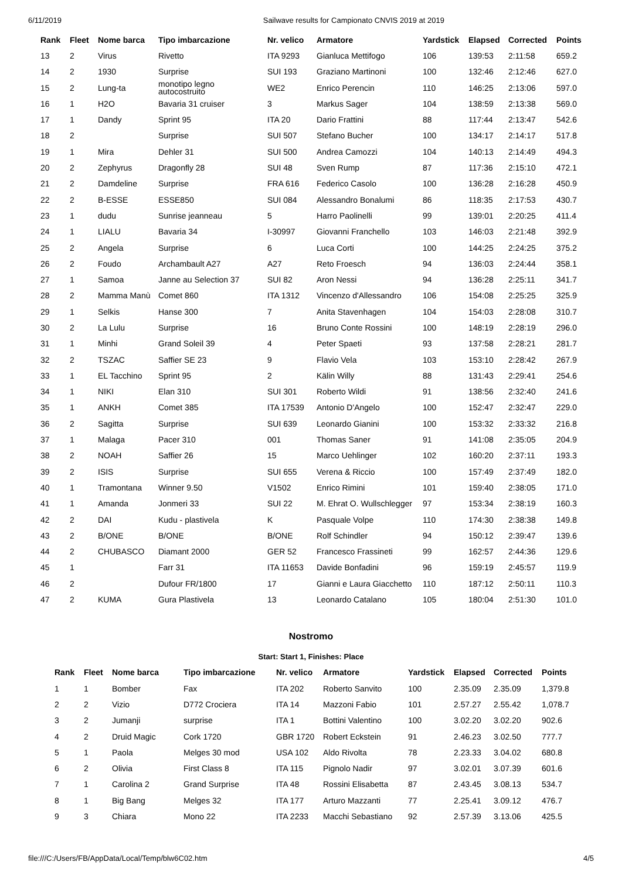6/11/2019 Sailwave results for Campionato CNVIS 2019 at 2019
| Rank | Fleet | Nome barca | Tipo imbarcazione | Nr. velico | Armatore | Yardstick | Elapsed | Corrected | Points |
| --- | --- | --- | --- | --- | --- | --- | --- | --- | --- |
| 13 | 2 | Virus | Rivetto | ITA 9293 | Gianluca Mettifogo | 106 | 139:53 | 2:11:58 | 659.2 |
| 14 | 2 | 1930 | Surprise | SUI 193 | Graziano Martinoni | 100 | 132:46 | 2:12:46 | 627.0 |
| 15 | 2 | Lung-ta | monotipo legno autocostruito | WE2 | Enrico Perencin | 110 | 146:25 | 2:13:06 | 597.0 |
| 16 | 1 | H2O | Bavaria 31 cruiser | 3 | Markus Sager | 104 | 138:59 | 2:13:38 | 569.0 |
| 17 | 1 | Dandy | Sprint 95 | ITA 20 | Dario Frattini | 88 | 117:44 | 2:13:47 | 542.6 |
| 18 | 2 | | Surprise | SUI 507 | Stefano Bucher | 100 | 134:17 | 2:14:17 | 517.8 |
| 19 | 1 | Mira | Dehler 31 | SUI 500 | Andrea Camozzi | 104 | 140:13 | 2:14:49 | 494.3 |
| 20 | 2 | Zephyrus | Dragonfly 28 | SUI 48 | Sven Rump | 87 | 117:36 | 2:15:10 | 472.1 |
| 21 | 2 | Damdeline | Surprise | FRA 616 | Federico Casolo | 100 | 136:28 | 2:16:28 | 450.9 |
| 22 | 2 | B-ESSE | ESSE850 | SUI 084 | Alessandro Bonalumi | 86 | 118:35 | 2:17:53 | 430.7 |
| 23 | 1 | dudu | Sunrise jeanneau | 5 | Harro Paolinelli | 99 | 139:01 | 2:20:25 | 411.4 |
| 24 | 1 | LIALU | Bavaria 34 | I-30997 | Giovanni Franchello | 103 | 146:03 | 2:21:48 | 392.9 |
| 25 | 2 | Angela | Surprise | 6 | Luca Corti | 100 | 144:25 | 2:24:25 | 375.2 |
| 26 | 2 | Foudo | Archambault A27 | A27 | Reto Froesch | 94 | 136:03 | 2:24:44 | 358.1 |
| 27 | 1 | Samoa | Janne au Selection 37 | SUI 82 | Aron Nessi | 94 | 136:28 | 2:25:11 | 341.7 |
| 28 | 2 | Mamma Manù | Comet 860 | ITA 1312 | Vincenzo d'Allessandro | 106 | 154:08 | 2:25:25 | 325.9 |
| 29 | 1 | Selkis | Hanse 300 | 7 | Anita Stavenhagen | 104 | 154:03 | 2:28:08 | 310.7 |
| 30 | 2 | La Lulu | Surprise | 16 | Bruno Conte Rossini | 100 | 148:19 | 2:28:19 | 296.0 |
| 31 | 1 | Minhi | Grand Soleil 39 | 4 | Peter Spaeti | 93 | 137:58 | 2:28:21 | 281.7 |
| 32 | 2 | TSZAC | Saffier SE 23 | 9 | Flavio Vela | 103 | 153:10 | 2:28:42 | 267.9 |
| 33 | 1 | EL Tacchino | Sprint 95 | 2 | Kälin Willy | 88 | 131:43 | 2:29:41 | 254.6 |
| 34 | 1 | NIKI | Elan 310 | SUI 301 | Roberto Wildi | 91 | 138:56 | 2:32:40 | 241.6 |
| 35 | 1 | ANKH | Comet 385 | ITA 17539 | Antonio D'Angelo | 100 | 152:47 | 2:32:47 | 229.0 |
| 36 | 2 | Sagitta | Surprise | SUI 639 | Leonardo Gianini | 100 | 153:32 | 2:33:32 | 216.8 |
| 37 | 1 | Malaga | Pacer 310 | 001 | Thomas Saner | 91 | 141:08 | 2:35:05 | 204.9 |
| 38 | 2 | NOAH | Saffier 26 | 15 | Marco Uehlinger | 102 | 160:20 | 2:37:11 | 193.3 |
| 39 | 2 | ISIS | Surprise | SUI 655 | Verena & Riccio | 100 | 157:49 | 2:37:49 | 182.0 |
| 40 | 1 | Tramontana | Winner 9.50 | V1502 | Enrico Rimini | 101 | 159:40 | 2:38:05 | 171.0 |
| 41 | 1 | Amanda | Jonmeri 33 | SUI 22 | M. Ehrat O. Wullschlegger | 97 | 153:34 | 2:38:19 | 160.3 |
| 42 | 2 | DAI | Kudu - plastivela | K | Pasquale Volpe | 110 | 174:30 | 2:38:38 | 149.8 |
| 43 | 2 | B/ONE | B/ONE | B/ONE | Rolf Schindler | 94 | 150:12 | 2:39:47 | 139.6 |
| 44 | 2 | CHUBASCO | Diamant 2000 | GER 52 | Francesco Frassineti | 99 | 162:57 | 2:44:36 | 129.6 |
| 45 | 1 | | Farr 31 | ITA 11653 | Davide Bonfadini | 96 | 159:19 | 2:45:57 | 119.9 |
| 46 | 2 | | Dufour FR/1800 | 17 | Gianni e Laura Giacchetto | 110 | 187:12 | 2:50:11 | 110.3 |
| 47 | 2 | KUMA | Gura Plastivela | 13 | Leonardo Catalano | 105 | 180:04 | 2:51:30 | 101.0 |
Nostromo
Start: Start 1, Finishes: Place
| Rank | Fleet | Nome barca | Tipo imbarcazione | Nr. velico | Armatore | Yardstick | Elapsed | Corrected | Points |
| --- | --- | --- | --- | --- | --- | --- | --- | --- | --- |
| 1 | 1 | Bomber | Fax | ITA 202 | Roberto Sanvito | 100 | 2.35.09 | 2.35.09 | 1,379.8 |
| 2 | 2 | Vizio | D772 Crociera | ITA 14 | Mazzoni Fabio | 101 | 2.57.27 | 2.55.42 | 1,078.7 |
| 3 | 2 | Jumanji | surprise | ITA 1 | Bottini Valentino | 100 | 3.02.20 | 3.02.20 | 902.6 |
| 4 | 2 | Druid Magic | Cork 1720 | GBR 1720 | Robert Eckstein | 91 | 2.46.23 | 3.02.50 | 777.7 |
| 5 | 1 | Paola | Melges 30 mod | USA 102 | Aldo Rivolta | 78 | 2.23.33 | 3.04.02 | 680.8 |
| 6 | 2 | Olivia | First Class 8 | ITA 115 | Pignolo Nadir | 97 | 3.02.01 | 3.07.39 | 601.6 |
| 7 | 1 | Carolina 2 | Grand Surprise | ITA 48 | Rossini Elisabetta | 87 | 2.43.45 | 3.08.13 | 534.7 |
| 8 | 1 | Big Bang | Melges 32 | ITA 177 | Arturo Mazzanti | 77 | 2.25.41 | 3.09.12 | 476.7 |
| 9 | 3 | Chiara | Mono 22 | ITA 2233 | Macchi Sebastiano | 92 | 2.57.39 | 3.13.06 | 425.5 |
file:///C:/Users/FB/AppData/Local/Temp/blw6C02.htm 4/5